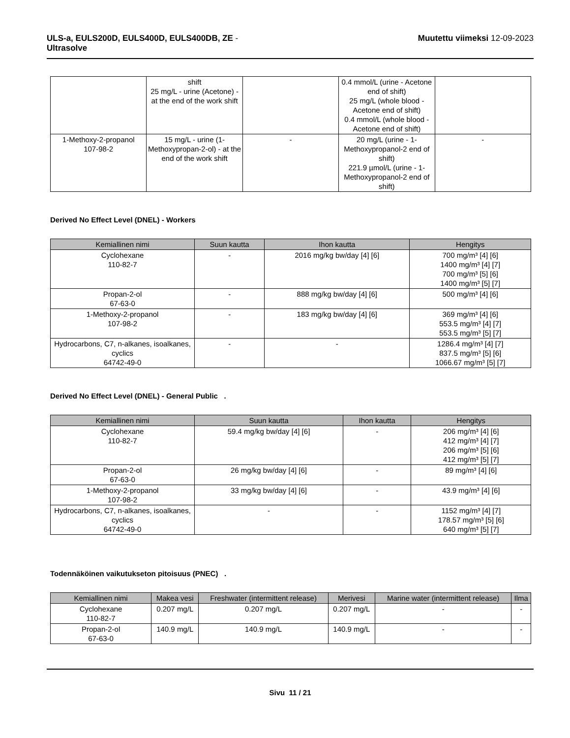ULS-a, EULS200D, EULS400D, EULS400DB, ZE -
Ultrasolve
Muutettu viimeksi 12-09-2023
| | shift 25 mg/L - urine (Acetone) - at the end of the work shift | | 0.4 mmol/L (urine - Acetone end of shift) 25 mg/L (whole blood - Acetone end of shift) 0.4 mmol/L (whole blood - Acetone end of shift) | |
| 1-Methoxy-2-propanol 107-98-2 | 15 mg/L - urine (1-Methoxypropan-2-ol) - at the end of the work shift | - | 20 mg/L (urine - 1-Methoxypropanol-2 end of shift) 221.9 µmol/L (urine - 1-Methoxypropanol-2 end of shift) | - |
Derived No Effect Level (DNEL) - Workers
| Kemiallinen nimi | Suun kautta | Ihon kautta | Hengitys |
| --- | --- | --- | --- |
| Cyclohexane 110-82-7 | - | 2016 mg/kg bw/day [4] [6] | 700 mg/m³ [4] [6] 1400 mg/m³ [4] [7] 700 mg/m³ [5] [6] 1400 mg/m³ [5] [7] |
| Propan-2-ol 67-63-0 | - | 888 mg/kg bw/day [4] [6] | 500 mg/m³ [4] [6] |
| 1-Methoxy-2-propanol 107-98-2 | - | 183 mg/kg bw/day [4] [6] | 369 mg/m³ [4] [6] 553.5 mg/m³ [4] [7] 553.5 mg/m³ [5] [7] |
| Hydrocarbons, C7, n-alkanes, isoalkanes, cyclics 64742-49-0 | - | - | 1286.4 mg/m³ [4] [7] 837.5 mg/m³ [5] [6] 1066.67 mg/m³ [5] [7] |
Derived No Effect Level (DNEL) - General Public .
| Kemiallinen nimi | Suun kautta | Ihon kautta | Hengitys |
| --- | --- | --- | --- |
| Cyclohexane 110-82-7 | 59.4 mg/kg bw/day [4] [6] | - | 206 mg/m³ [4] [6] 412 mg/m³ [4] [7] 206 mg/m³ [5] [6] 412 mg/m³ [5] [7] |
| Propan-2-ol 67-63-0 | 26 mg/kg bw/day [4] [6] | - | 89 mg/m³ [4] [6] |
| 1-Methoxy-2-propanol 107-98-2 | 33 mg/kg bw/day [4] [6] | - | 43.9 mg/m³ [4] [6] |
| Hydrocarbons, C7, n-alkanes, isoalkanes, cyclics 64742-49-0 | - | - | 1152 mg/m³ [4] [7] 178.57 mg/m³ [5] [6] 640 mg/m³ [5] [7] |
Todennäköinen vaikutukseton pitoisuus (PNEC) .
| Kemiallinen nimi | Makea vesi | Freshwater (intermittent release) | Merivesi | Marine water (intermittent release) | Ilma |
| --- | --- | --- | --- | --- | --- |
| Cyclohexane 110-82-7 | 0.207 mg/L | 0.207 mg/L | 0.207 mg/L | - | - |
| Propan-2-ol 67-63-0 | 140.9 mg/L | 140.9 mg/L | 140.9 mg/L | - | - |
Sivu 11 / 21